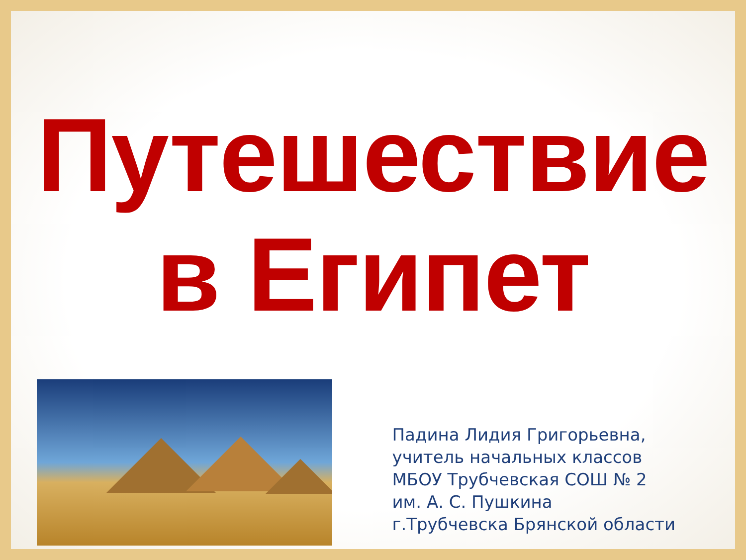Путешествие
в Египет
Падина Лидия Григорьевна,
учитель начальных классов
МБОУ Трубчевская СОШ № 2
им. А. С. Пушкина
г.Трубчевска Брянской области